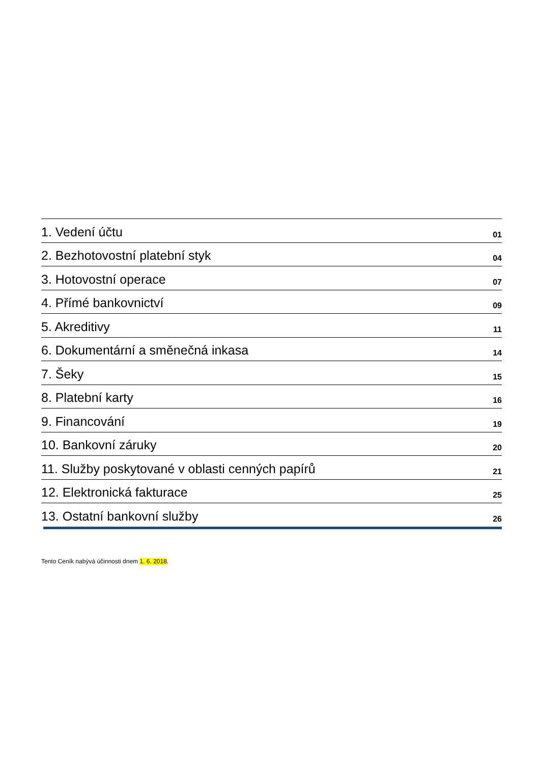| 1. Vedení účtu | 01 |
| 2. Bezhotovostní platební styk | 04 |
| 3. Hotovostní operace | 07 |
| 4. Přímé bankovnictví | 09 |
| 5. Akreditivy | 11 |
| 6. Dokumentární a směnečná inkasa | 14 |
| 7. Šeky | 15 |
| 8. Platební karty | 16 |
| 9. Financování | 19 |
| 10. Bankovní záruky | 20 |
| 11. Služby poskytované v oblasti cenných papírů | 21 |
| 12. Elektronická fakturace | 25 |
| 13. Ostatní bankovní služby | 26 |
Tento Ceník nabývá účinnosti dnem 1. 6. 2018.